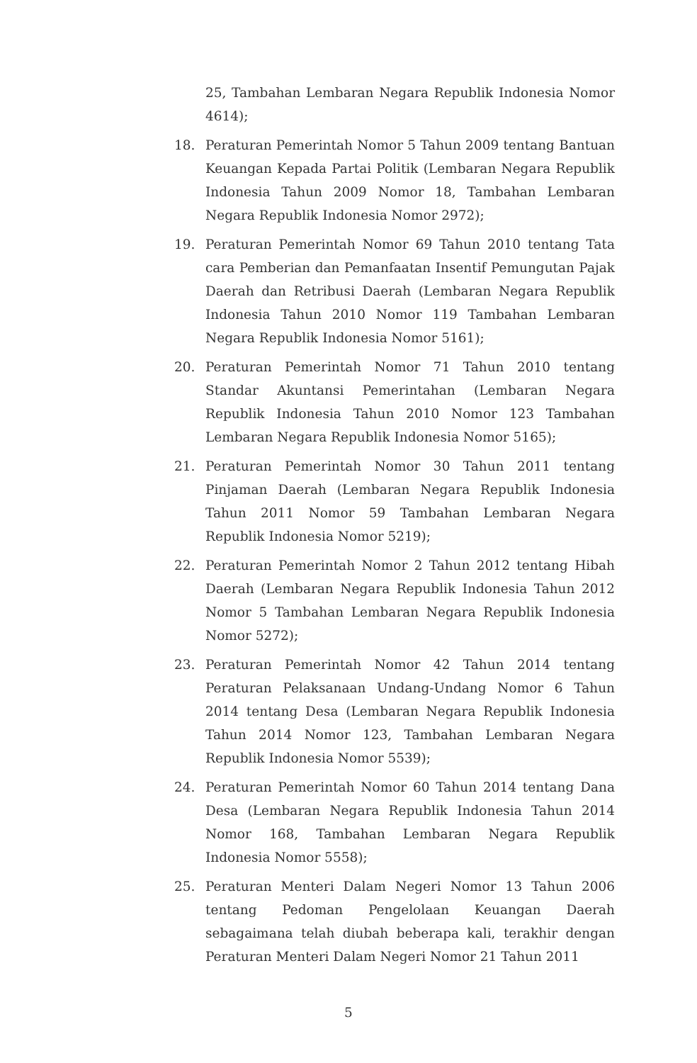25, Tambahan Lembaran Negara Republik Indonesia Nomor 4614);
18. Peraturan Pemerintah Nomor 5 Tahun 2009 tentang Bantuan Keuangan Kepada Partai Politik (Lembaran Negara Republik Indonesia Tahun 2009 Nomor 18, Tambahan Lembaran Negara Republik Indonesia Nomor 2972);
19. Peraturan Pemerintah Nomor 69 Tahun 2010 tentang Tata cara Pemberian dan Pemanfaatan Insentif Pemungutan Pajak Daerah dan Retribusi Daerah (Lembaran Negara Republik Indonesia Tahun 2010 Nomor 119 Tambahan Lembaran Negara Republik Indonesia Nomor 5161);
20. Peraturan Pemerintah Nomor 71 Tahun 2010 tentang Standar Akuntansi Pemerintahan (Lembaran Negara Republik Indonesia Tahun 2010 Nomor 123 Tambahan Lembaran Negara Republik Indonesia Nomor 5165);
21. Peraturan Pemerintah Nomor 30 Tahun 2011 tentang Pinjaman Daerah (Lembaran Negara Republik Indonesia Tahun 2011 Nomor 59 Tambahan Lembaran Negara Republik Indonesia Nomor 5219);
22. Peraturan Pemerintah Nomor 2 Tahun 2012 tentang Hibah Daerah (Lembaran Negara Republik Indonesia Tahun 2012 Nomor 5 Tambahan Lembaran Negara Republik Indonesia Nomor 5272);
23. Peraturan Pemerintah Nomor 42 Tahun 2014 tentang Peraturan Pelaksanaan Undang-Undang Nomor 6 Tahun 2014 tentang Desa (Lembaran Negara Republik Indonesia Tahun 2014 Nomor 123, Tambahan Lembaran Negara Republik Indonesia Nomor 5539);
24. Peraturan Pemerintah Nomor 60 Tahun 2014 tentang Dana Desa (Lembaran Negara Republik Indonesia Tahun 2014 Nomor 168, Tambahan Lembaran Negara Republik Indonesia Nomor 5558);
25. Peraturan Menteri Dalam Negeri Nomor 13 Tahun 2006 tentang Pedoman Pengelolaan Keuangan Daerah sebagaimana telah diubah beberapa kali, terakhir dengan Peraturan Menteri Dalam Negeri Nomor 21 Tahun 2011
5